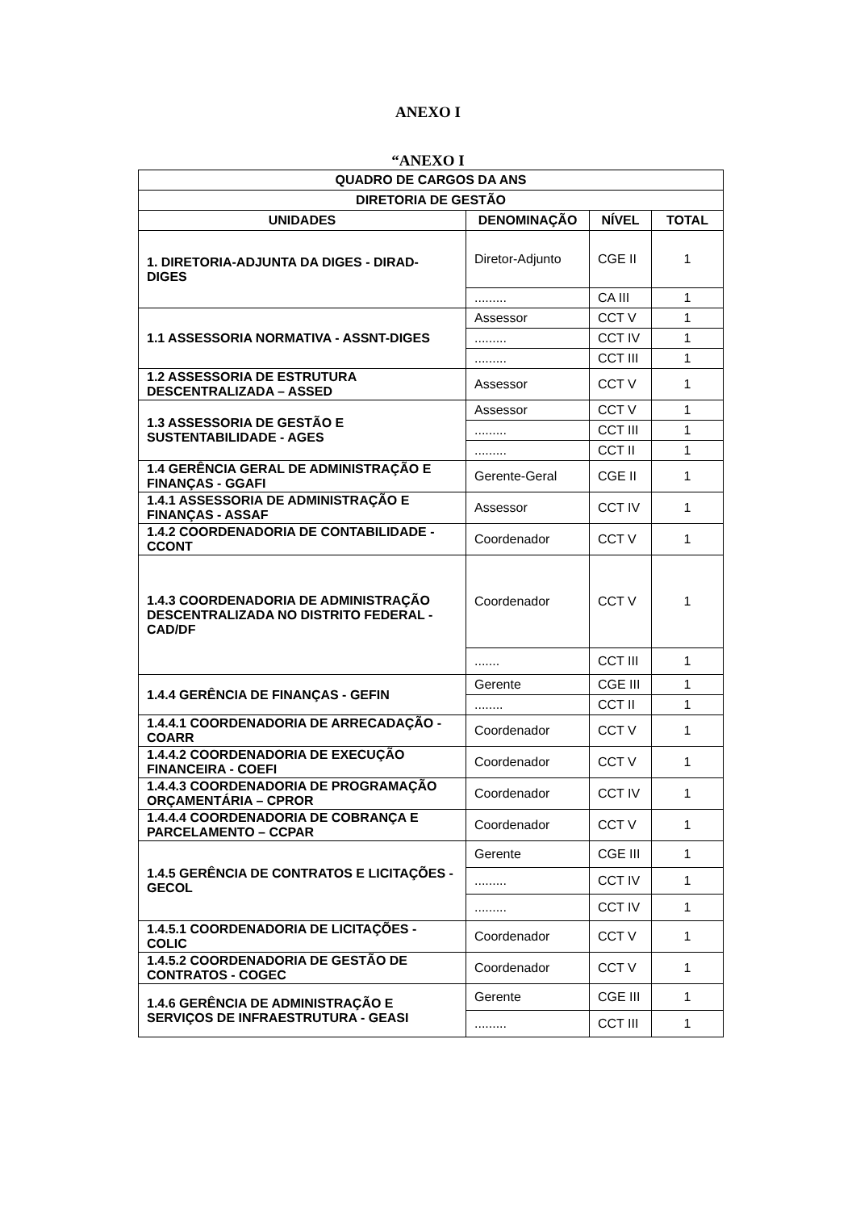ANEXO I
“ANEXO I
| QUADRO DE CARGOS DA ANS | | | |
| --- | --- | --- | --- |
| DIRETORIA DE GESTÃO | | | |
| UNIDADES | DENOMINAÇÃO | NÍVEL | TOTAL |
| 1. DIRETORIA-ADJUNTA DA DIGES - DIRAD-DIGES | Diretor-Adjunto | CGE II | 1 |
| | ......... | CA III | 1 |
| 1.1 ASSESSORIA NORMATIVA - ASSNT-DIGES | Assessor | CCT V | 1 |
| | ......... | CCT IV | 1 |
| | ......... | CCT III | 1 |
| 1.2 ASSESSORIA DE ESTRUTURA DESCENTRALIZADA – ASSED | Assessor | CCT V | 1 |
| 1.3 ASSESSORIA DE GESTÃO E SUSTENTABILIDADE - AGES | Assessor | CCT V | 1 |
| | ......... | CCT III | 1 |
| | ......... | CCT II | 1 |
| 1.4 GERÊNCIA GERAL DE ADMINISTRAÇÃO E FINANÇAS - GGAFI | Gerente-Geral | CGE II | 1 |
| 1.4.1 ASSESSORIA DE ADMINISTRAÇÃO E FINANÇAS - ASSAF | Assessor | CCT IV | 1 |
| 1.4.2 COORDENADORIA DE CONTABILIDADE - CCONT | Coordenador | CCT V | 1 |
| 1.4.3 COORDENADORIA DE ADMINISTRAÇÃO DESCENTRALIZADA NO DISTRITO FEDERAL - CAD/DF | Coordenador | CCT V | 1 |
| | ....... | CCT III | 1 |
| 1.4.4 GERÊNCIA DE FINANÇAS - GEFIN | Gerente | CGE III | 1 |
| | ........ | CCT II | 1 |
| 1.4.4.1 COORDENADORIA DE ARRECADAÇÃO - COARR | Coordenador | CCT V | 1 |
| 1.4.4.2 COORDENADORIA DE EXECUÇÃO FINANCEIRA - COEFI | Coordenador | CCT V | 1 |
| 1.4.4.3 COORDENADORIA DE PROGRAMAÇÃO ORÇAMENTÁRIA – CPROR | Coordenador | CCT IV | 1 |
| 1.4.4.4 COORDENADORIA DE COBRANÇA E PARCELAMENTO – CCPAR | Coordenador | CCT V | 1 |
| 1.4.5 GERÊNCIA DE CONTRATOS E LICITAÇÕES - GECOL | Gerente | CGE III | 1 |
| | ......... | CCT IV | 1 |
| | ......... | CCT IV | 1 |
| 1.4.5.1 COORDENADORIA DE LICITAÇÕES - COLIC | Coordenador | CCT V | 1 |
| 1.4.5.2 COORDENADORIA DE GESTÃO DE CONTRATOS - COGEC | Coordenador | CCT V | 1 |
| 1.4.6 GERÊNCIA DE ADMINISTRAÇÃO E SERVIÇOS DE INFRAESTRUTURA - GEASI | Gerente | CGE III | 1 |
| | ......... | CCT III | 1 |